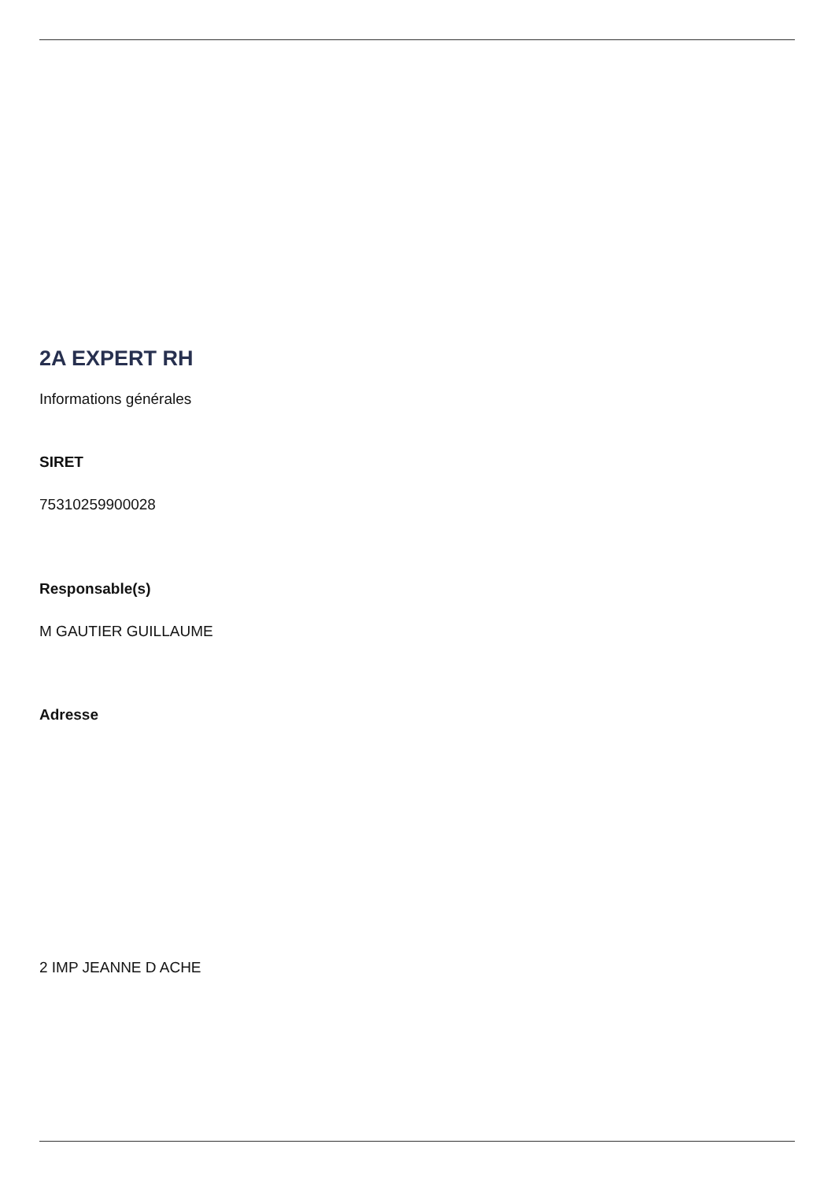2A EXPERT RH
Informations générales
SIRET
75310259900028
Responsable(s)
M GAUTIER GUILLAUME
Adresse
2 IMP JEANNE D ACHE